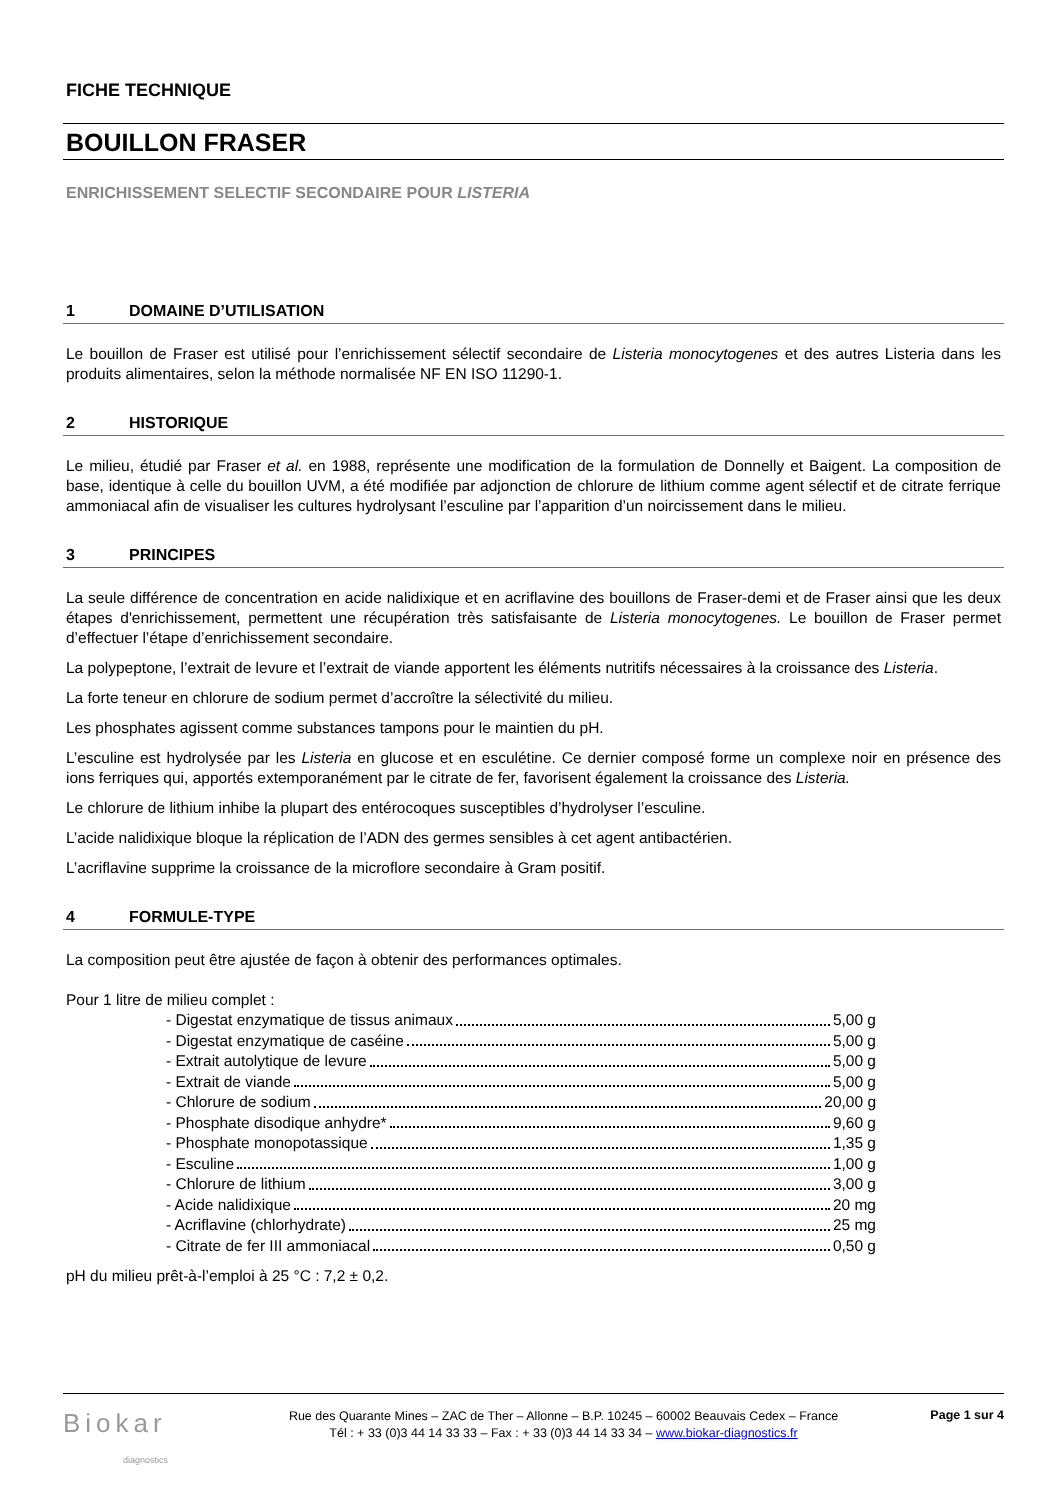FICHE TECHNIQUE
BOUILLON FRASER
ENRICHISSEMENT SELECTIF SECONDAIRE POUR LISTERIA
1 DOMAINE D’UTILISATION
Le bouillon de Fraser est utilisé pour l’enrichissement sélectif secondaire de Listeria monocytogenes et des autres Listeria dans les produits alimentaires, selon la méthode normalisée NF EN ISO 11290-1.
2 HISTORIQUE
Le milieu, étudié par Fraser et al. en 1988, représente une modification de la formulation de Donnelly et Baigent. La composition de base, identique à celle du bouillon UVM, a été modifiée par adjonction de chlorure de lithium comme agent sélectif et de citrate ferrique ammoniacal afin de visualiser les cultures hydrolysant l’esculine par l’apparition d’un noircissement dans le milieu.
3 PRINCIPES
La seule différence de concentration en acide nalidixique et en acriflavine des bouillons de Fraser-demi et de Fraser ainsi que les deux étapes d'enrichissement, permettent une récupération très satisfaisante de Listeria monocytogenes. Le bouillon de Fraser permet d’effectuer l’étape d’enrichissement secondaire.
La polypeptone, l’extrait de levure et l’extrait de viande apportent les éléments nutritifs nécessaires à la croissance des Listeria.
La forte teneur en chlorure de sodium permet d’accroître la sélectivité du milieu.
Les phosphates agissent comme substances tampons pour le maintien du pH.
L’esculine est hydrolysée par les Listeria en glucose et en esculétine. Ce dernier composé forme un complexe noir en présence des ions ferriques qui, apportés extemporanément par le citrate de fer, favorisent également la croissance des Listeria.
Le chlorure de lithium inhibe la plupart des entérocoques susceptibles d’hydrolyser l’esculine.
L’acide nalidixique bloque la réplication de l’ADN des germes sensibles à cet agent antibactérien.
L’acriflavine supprime la croissance de la microflore secondaire à Gram positif.
4 FORMULE-TYPE
La composition peut être ajustée de façon à obtenir des performances optimales.
Pour 1 litre de milieu complet :
- Digestat enzymatique de tissus animaux 5,00 g
- Digestat enzymatique de caséine 5,00 g
- Extrait autolytique de levure 5,00 g
- Extrait de viande 5,00 g
- Chlorure de sodium 20,00 g
- Phosphate disodique anhydre* 9,60 g
- Phosphate monopotassique 1,35 g
- Esculine 1,00 g
- Chlorure de lithium 3,00 g
- Acide nalidixique 20 mg
- Acriflavine (chlorhydrate) 25 mg
- Citrate de fer III ammoniacal 0,50 g
pH du milieu prêt-à-l’emploi à 25 °C : 7,2 ± 0,2.
Biokar
diagnostics
Rue des Quarante Mines – ZAC de Ther – Allonne – B.P. 10245 – 60002 Beauvais Cedex – France
Tél : + 33 (0)3 44 14 33 33 – Fax : + 33 (0)3 44 14 33 34 – www.biokar-diagnostics.fr
Page 1 sur 4